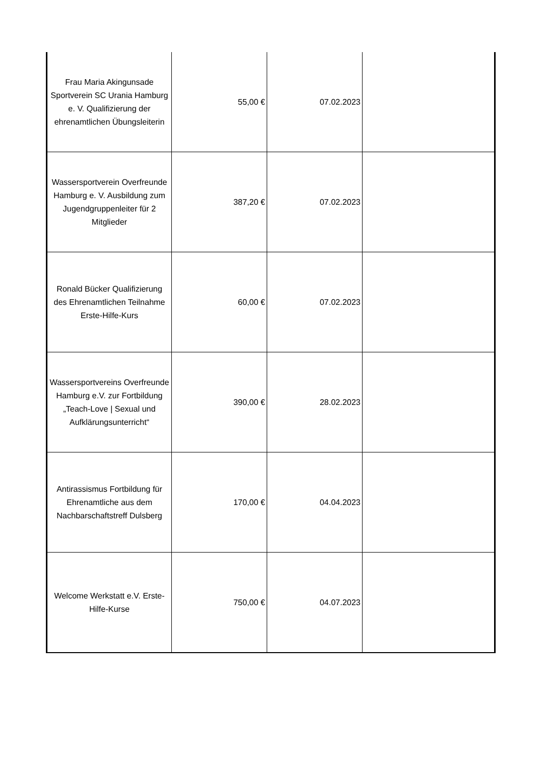| Frau Maria Akingunsade Sportverein SC Urania Hamburg e. V. Qualifizierung der ehrenamtlichen Übungsleiterin | 55,00 € | 07.02.2023 | |
| Wassersportverein Overfreunde Hamburg e. V. Ausbildung zum Jugendgruppenleiter für 2 Mitglieder | 387,20 € | 07.02.2023 | |
| Ronald Bücker Qualifizierung des Ehrenamtlichen Teilnahme Erste-Hilfe-Kurs | 60,00 € | 07.02.2023 | |
| Wassersportvereins Overfreunde Hamburg e.V. zur Fortbildung „Teach-Love / Sexual und Aufklärungsunterricht“ | 390,00 € | 28.02.2023 | |
| Antirassismus Fortbildung für Ehrenamtliche aus dem Nachbarschaftstreff Dulsberg | 170,00 € | 04.04.2023 | |
| Welcome Werkstatt e.V. Erste-Hilfe-Kurse | 750,00 € | 04.07.2023 | |